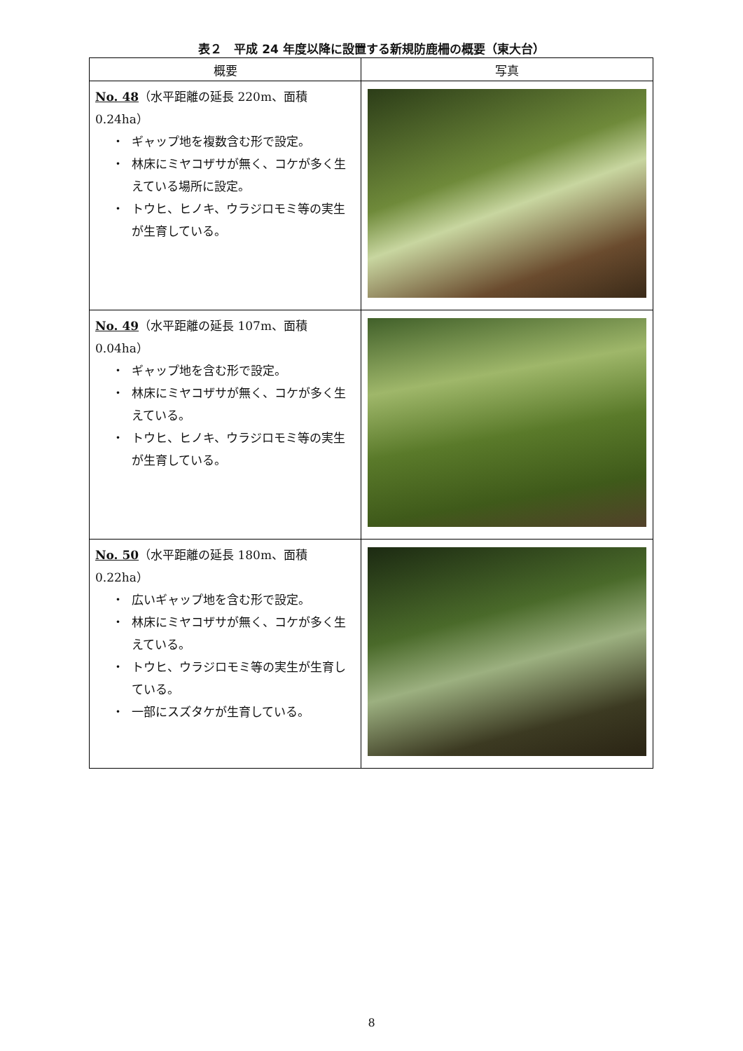表２　平成 24 年度以降に設置する新規防鹿柵の概要（東大台）
| 概要 | 写真 |
| --- | --- |
| No. 48 （水平距離の延長 220m、面積 0.24ha） ギャップ地を複数含む形で設定。 林床にミヤコザサが無く、コケが多く生えている場所に設定。 トウヒ、ヒノキ、ウラジロモミ等の実生が生育している。 | |
| No. 49 （水平距離の延長 107m、面積 0.04ha） ギャップ地を含む形で設定。 林床にミヤコザサが無く、コケが多く生えている。 トウヒ、ヒノキ、ウラジロモミ等の実生が生育している。 | |
| No. 50 （水平距離の延長 180m、面積 0.22ha） 広いギャップ地を含む形で設定。 林床にミヤコザサが無く、コケが多く生えている。 トウヒ、ウラジロモミ等の実生が生育している。 一部にスズタケが生育している。 | |
8